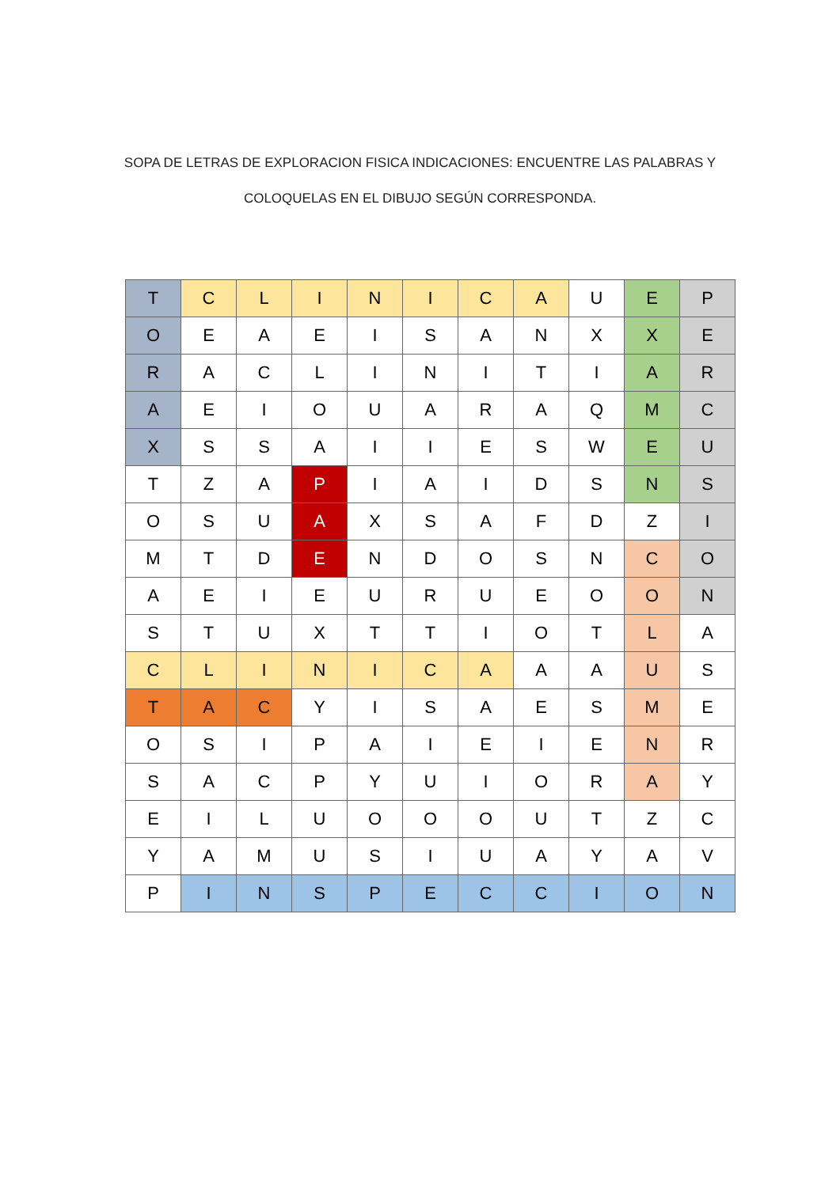SOPA DE LETRAS DE EXPLORACION FISICA INDICACIONES: ENCUENTRE LAS PALABRAS Y
COLOQUELAS EN EL DIBUJO SEGÚN CORRESPONDA.
| T | C | L | I | N | I | C | A | U | E | P |
| O | E | A | E | I | S | A | N | X | X | E |
| R | A | C | L | I | N | I | T | I | A | R |
| A | E | I | O | U | A | R | A | Q | M | C |
| X | S | S | A | I | I | E | S | W | E | U |
| T | Z | A | P | I | A | I | D | S | N | S |
| O | S | U | A | X | S | A | F | D | Z | I |
| M | T | D | E | N | D | O | S | N | C | O |
| A | E | I | E | U | R | U | E | O | O | N |
| S | T | U | X | T | T | I | O | T | L | A |
| C | L | I | N | I | C | A | A | A | U | S |
| T | A | C | Y | I | S | A | E | S | M | E |
| O | S | I | P | A | I | E | I | E | N | R |
| S | A | C | P | Y | U | I | O | R | A | Y |
| E | I | L | U | O | O | O | U | T | Z | C |
| Y | A | M | U | S | I | U | A | Y | A | V |
| P | I | N | S | P | E | C | C | I | O | N |